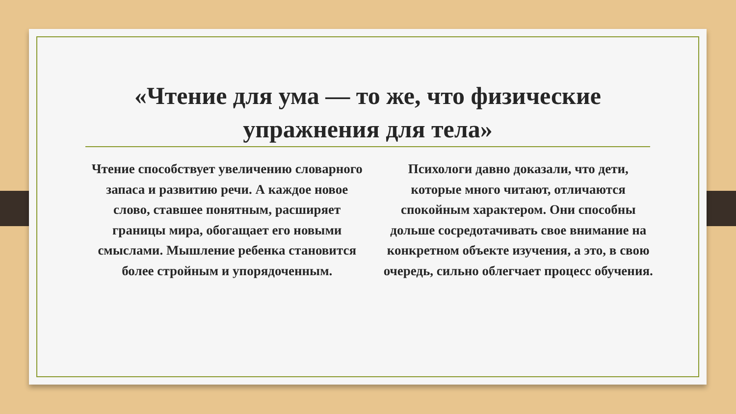«Чтение для ума — то же, что физические упражнения для тела»
Чтение способствует увеличению словарного запаса и развитию речи. А каждое новое слово, ставшее понятным, расширяет границы мира, обогащает его новыми смыслами. Мышление ребенка становится более стройным и упорядоченным.
Психологи давно доказали, что дети, которые много читают, отличаются спокойным характером. Они способны дольше сосредотачивать свое внимание на конкретном объекте изучения, а это, в свою очередь, сильно облегчает процесс обучения.